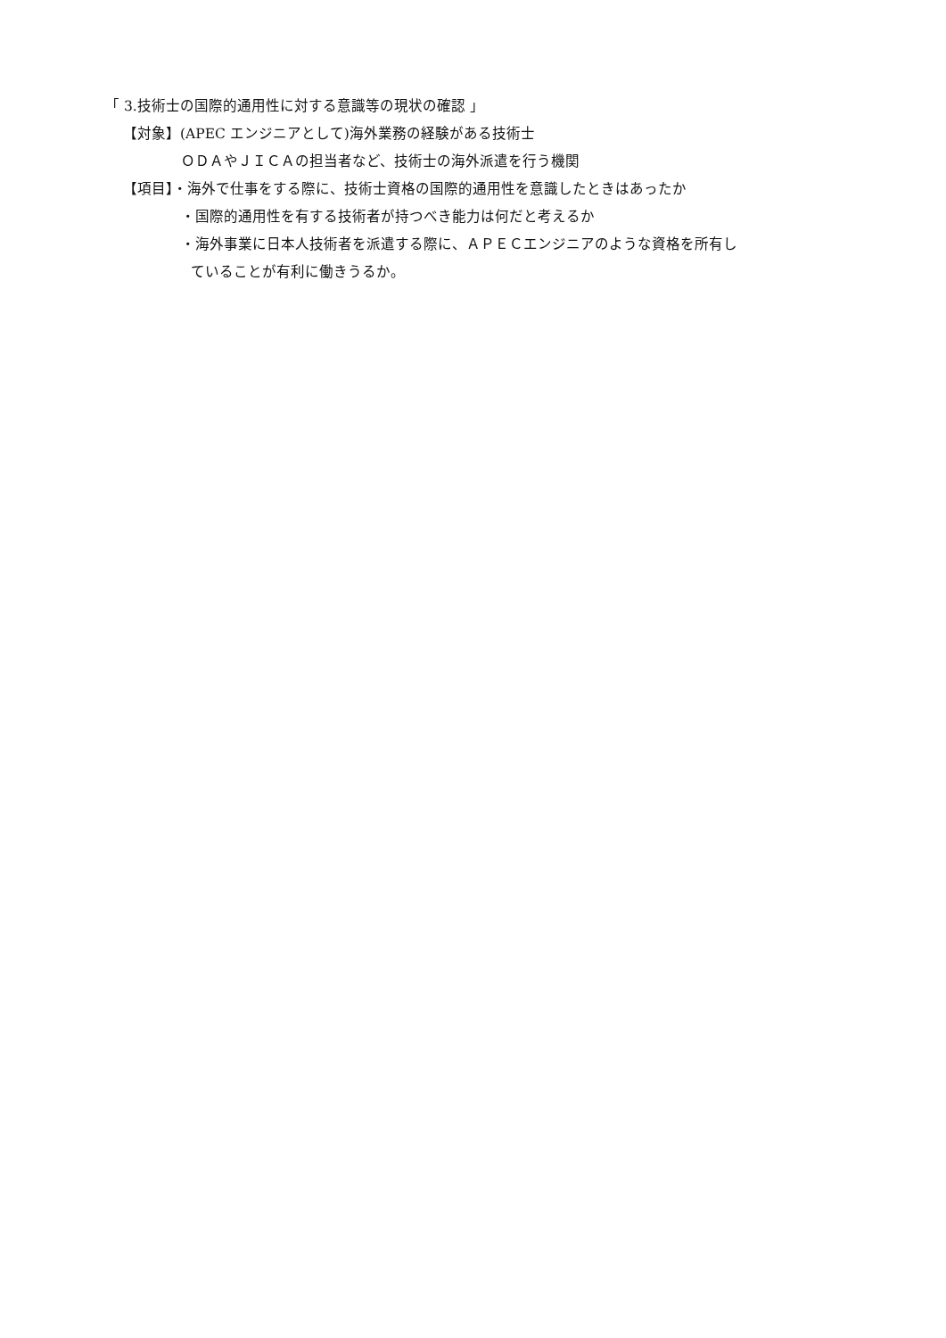「 3.技術士の国際的通用性に対する意識等の現状の確認 」
【対象】(APEC エンジニアとして)海外業務の経験がある技術士
ＯＤＡやＪＩＣＡの担当者など、技術士の海外派遣を行う機関
【項目】・海外で仕事をする際に、技術士資格の国際的通用性を意識したときはあったか
・国際的通用性を有する技術者が持つべき能力は何だと考えるか
・海外事業に日本人技術者を派遣する際に、ＡＰＥＣエンジニアのような資格を所有し
ていることが有利に働きうるか。